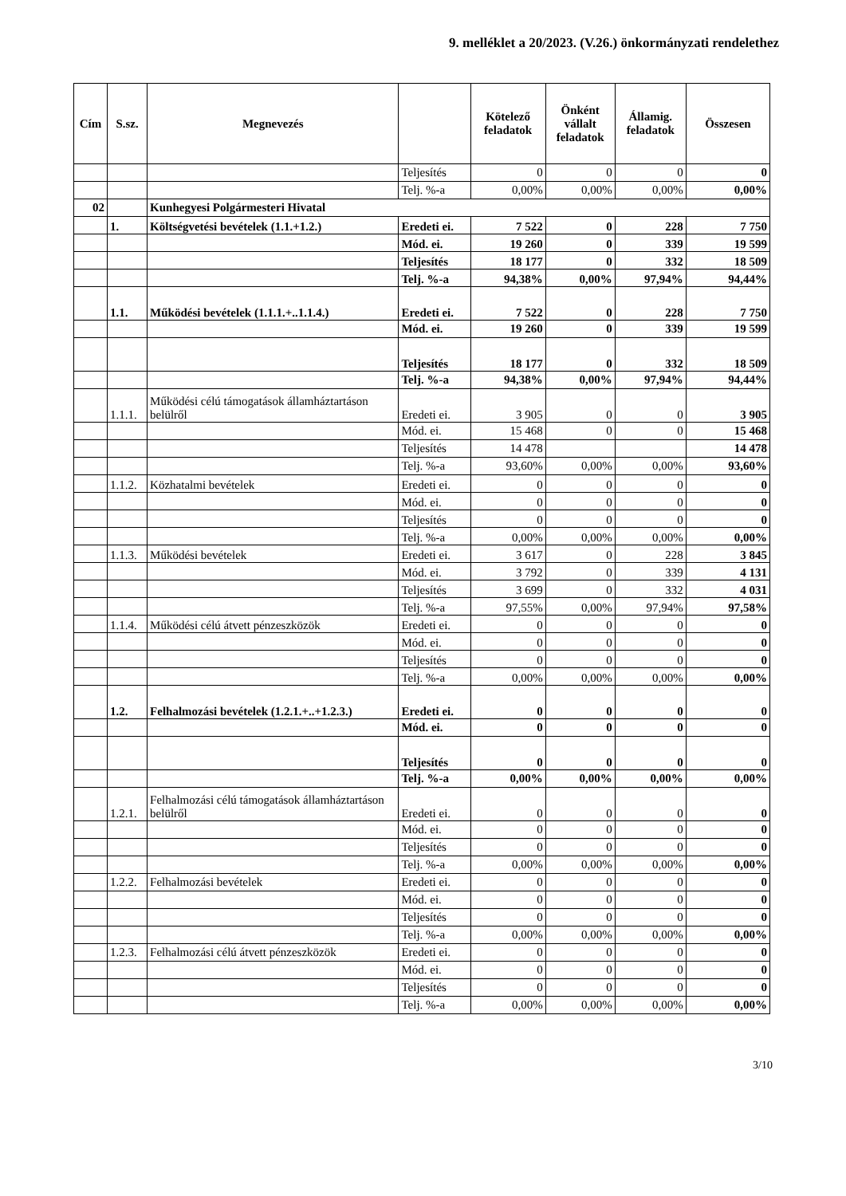9. melléklet a 20/2023. (V.26.) önkormányzati rendelethez
| Cím | S.sz. | Megnevezés | | Kötelező feladatok | Önként vállalt feladatok | Államig. feladatok | Összesen |
| --- | --- | --- | --- | --- | --- | --- | --- |
| | | | Teljesítés | 0 | 0 | 0 | 0 |
| | | | Telj. %-a | 0,00% | 0,00% | 0,00% | 0,00% |
| 02 | | Kunhegyesi Polgármesteri Hivatal | | | | | |
| | 1. | Költségvetési bevételek (1.1.+1.2.) | Eredeti ei. | 7 522 | 0 | 228 | 7 750 |
| | | | Mód. ei. | 19 260 | 0 | 339 | 19 599 |
| | | | Teljesítés | 18 177 | 0 | 332 | 18 509 |
| | | | Telj. %-a | 94,38% | 0,00% | 97,94% | 94,44% |
| | 1.1. | Működési bevételek (1.1.1.+..1.1.4.) | Eredeti ei. | 7 522 | 0 | 228 | 7 750 |
| | | | Mód. ei. | 19 260 | 0 | 339 | 19 599 |
| | | | Teljesítés | 18 177 | 0 | 332 | 18 509 |
| | | | Telj. %-a | 94,38% | 0,00% | 97,94% | 94,44% |
| | 1.1.1. | Működési célú támogatások államháztartáson belülről | Eredeti ei. | 3 905 | 0 | 0 | 3 905 |
| | | | Mód. ei. | 15 468 | 0 | 0 | 15 468 |
| | | | Teljesítés | 14 478 | | | 14 478 |
| | | | Telj. %-a | 93,60% | 0,00% | 0,00% | 93,60% |
| | 1.1.2. | Közhatalmi bevételek | Eredeti ei. | 0 | 0 | 0 | 0 |
| | | | Mód. ei. | 0 | 0 | 0 | 0 |
| | | | Teljesítés | 0 | 0 | 0 | 0 |
| | | | Telj. %-a | 0,00% | 0,00% | 0,00% | 0,00% |
| | 1.1.3. | Működési bevételek | Eredeti ei. | 3 617 | 0 | 228 | 3 845 |
| | | | Mód. ei. | 3 792 | 0 | 339 | 4 131 |
| | | | Teljesítés | 3 699 | 0 | 332 | 4 031 |
| | | | Telj. %-a | 97,55% | 0,00% | 97,94% | 97,58% |
| | 1.1.4. | Működési célú átvett pénzeszközök | Eredeti ei. | 0 | 0 | 0 | 0 |
| | | | Mód. ei. | 0 | 0 | 0 | 0 |
| | | | Teljesítés | 0 | 0 | 0 | 0 |
| | | | Telj. %-a | 0,00% | 0,00% | 0,00% | 0,00% |
| | 1.2. | Felhalmozási bevételek (1.2.1.+..+1.2.3.) | Eredeti ei. | 0 | 0 | 0 | 0 |
| | | | Mód. ei. | 0 | 0 | 0 | 0 |
| | | | Teljesítés | 0 | 0 | 0 | 0 |
| | | | Telj. %-a | 0,00% | 0,00% | 0,00% | 0,00% |
| | 1.2.1. | Felhalmozási célú támogatások államháztartáson belülről | Eredeti ei. | 0 | 0 | 0 | 0 |
| | | | Mód. ei. | 0 | 0 | 0 | 0 |
| | | | Teljesítés | 0 | 0 | 0 | 0 |
| | | | Telj. %-a | 0,00% | 0,00% | 0,00% | 0,00% |
| | 1.2.2. | Felhalmozási bevételek | Eredeti ei. | 0 | 0 | 0 | 0 |
| | | | Mód. ei. | 0 | 0 | 0 | 0 |
| | | | Teljesítés | 0 | 0 | 0 | 0 |
| | | | Telj. %-a | 0,00% | 0,00% | 0,00% | 0,00% |
| | 1.2.3. | Felhalmozási célú átvett pénzeszközök | Eredeti ei. | 0 | 0 | 0 | 0 |
| | | | Mód. ei. | 0 | 0 | 0 | 0 |
| | | | Teljesítés | 0 | 0 | 0 | 0 |
| | | | Telj. %-a | 0,00% | 0,00% | 0,00% | 0,00% |
3/10